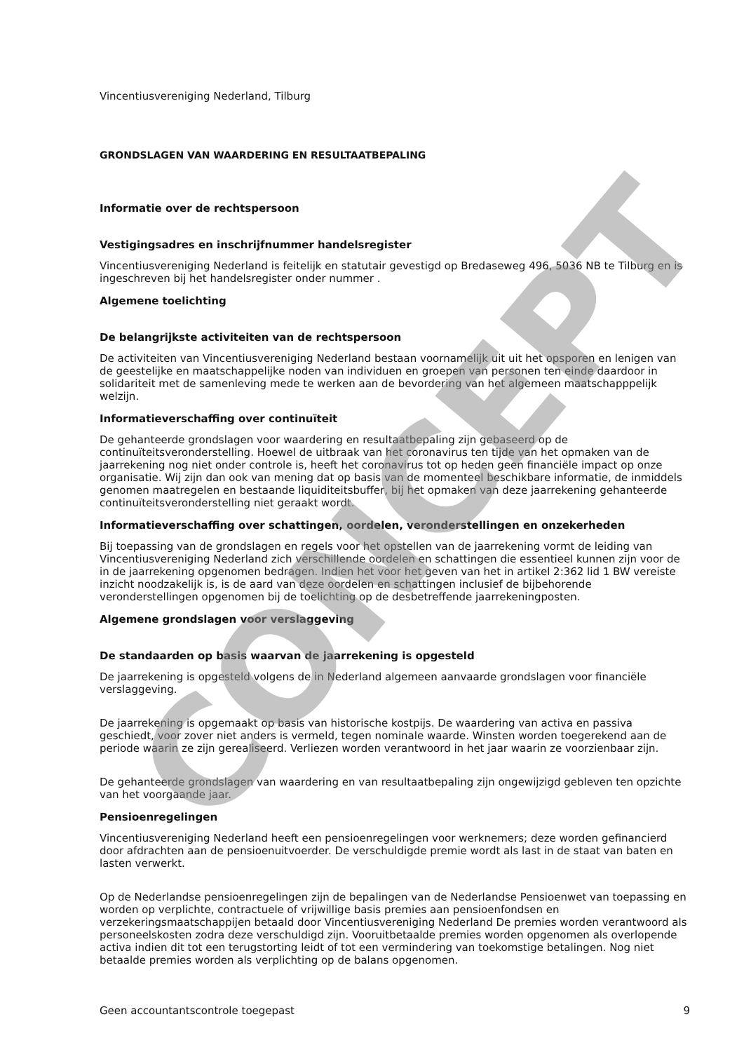Vincentiusvereniging Nederland, Tilburg
GRONDSLAGEN VAN WAARDERING EN RESULTAATBEPALING
Informatie over de rechtspersoon
Vestigingsadres en inschrijfnummer handelsregister
Vincentiusvereniging Nederland is feitelijk en statutair gevestigd op Bredaseweg 496, 5036 NB te Tilburg en is ingeschreven bij het handelsregister onder nummer .
Algemene toelichting
De belangrijkste activiteiten van de rechtspersoon
De activiteiten van Vincentiusvereniging Nederland bestaan voornamelijk uit uit het opsporen en lenigen van de geestelijke en maatschappelijke noden van individuen en groepen van personen ten einde daardoor in solidariteit met de samenleving mede te werken aan de bevordering van het algemeen maatschapppelijk welzijn.
Informatieverschaffing over continuïteit
De gehanteerde grondslagen voor waardering en resultaatbepaling zijn gebaseerd op de continuïteitsveronderstelling. Hoewel de uitbraak van het coronavirus ten tijde van het opmaken van de jaarrekening nog niet onder controle is, heeft het coronavirus tot op heden geen financiële impact op onze organisatie. Wij zijn dan ook van mening dat op basis van de momenteel beschikbare informatie, de inmiddels genomen maatregelen en bestaande liquiditeitsbuffer, bij het opmaken van deze jaarrekening gehanteerde continuïteitsveronderstelling niet geraakt wordt.
Informatieverschaffing over schattingen, oordelen, veronderstellingen en onzekerheden
Bij toepassing van de grondslagen en regels voor het opstellen van de jaarrekening vormt de leiding van Vincentiusvereniging Nederland zich verschillende oordelen en schattingen die essentieel kunnen zijn voor de in de jaarrekening opgenomen bedragen. Indien het voor het geven van het in artikel 2:362 lid 1 BW vereiste inzicht noodzakelijk is, is de aard van deze oordelen en schattingen inclusief de bijbehorende veronderstellingen opgenomen bij de toelichting op de desbetreffende jaarrekeningposten.
Algemene grondslagen voor verslaggeving
De standaarden op basis waarvan de jaarrekening is opgesteld
De jaarrekening is opgesteld volgens de in Nederland algemeen aanvaarde grondslagen voor financiële verslaggeving.
De jaarrekening is opgemaakt op basis van historische kostpijs. De waardering van activa en passiva geschiedt, voor zover niet anders is vermeld, tegen nominale waarde. Winsten worden toegerekend aan de periode waarin ze zijn gerealiseerd. Verliezen worden verantwoord in het jaar waarin ze voorzienbaar zijn.
De gehanteerde grondslagen van waardering en van resultaatbepaling zijn ongewijzigd gebleven ten opzichte van het voorgaande jaar.
Pensioenregelingen
Vincentiusvereniging Nederland heeft een pensioenregelingen voor werknemers; deze worden gefinancierd door afdrachten aan de pensioenuitvoerder. De verschuldigde premie wordt als last in de staat van baten en lasten verwerkt.
Op de Nederlandse pensioenregelingen zijn de bepalingen van de Nederlandse Pensioenwet van toepassing en worden op verplichte, contractuele of vrijwillige basis premies aan pensioenfondsen en verzekeringsmaatschappijen betaald door Vincentiusvereniging Nederland De premies worden verantwoord als personeelskosten zodra deze verschuldigd zijn. Vooruitbetaalde premies worden opgenomen als overlopende activa indien dit tot een terugstorting leidt of tot een vermindering van toekomstige betalingen. Nog niet betaalde premies worden als verplichting op de balans opgenomen.
Geen accountantscontrole toegepast 9
CONCEPT